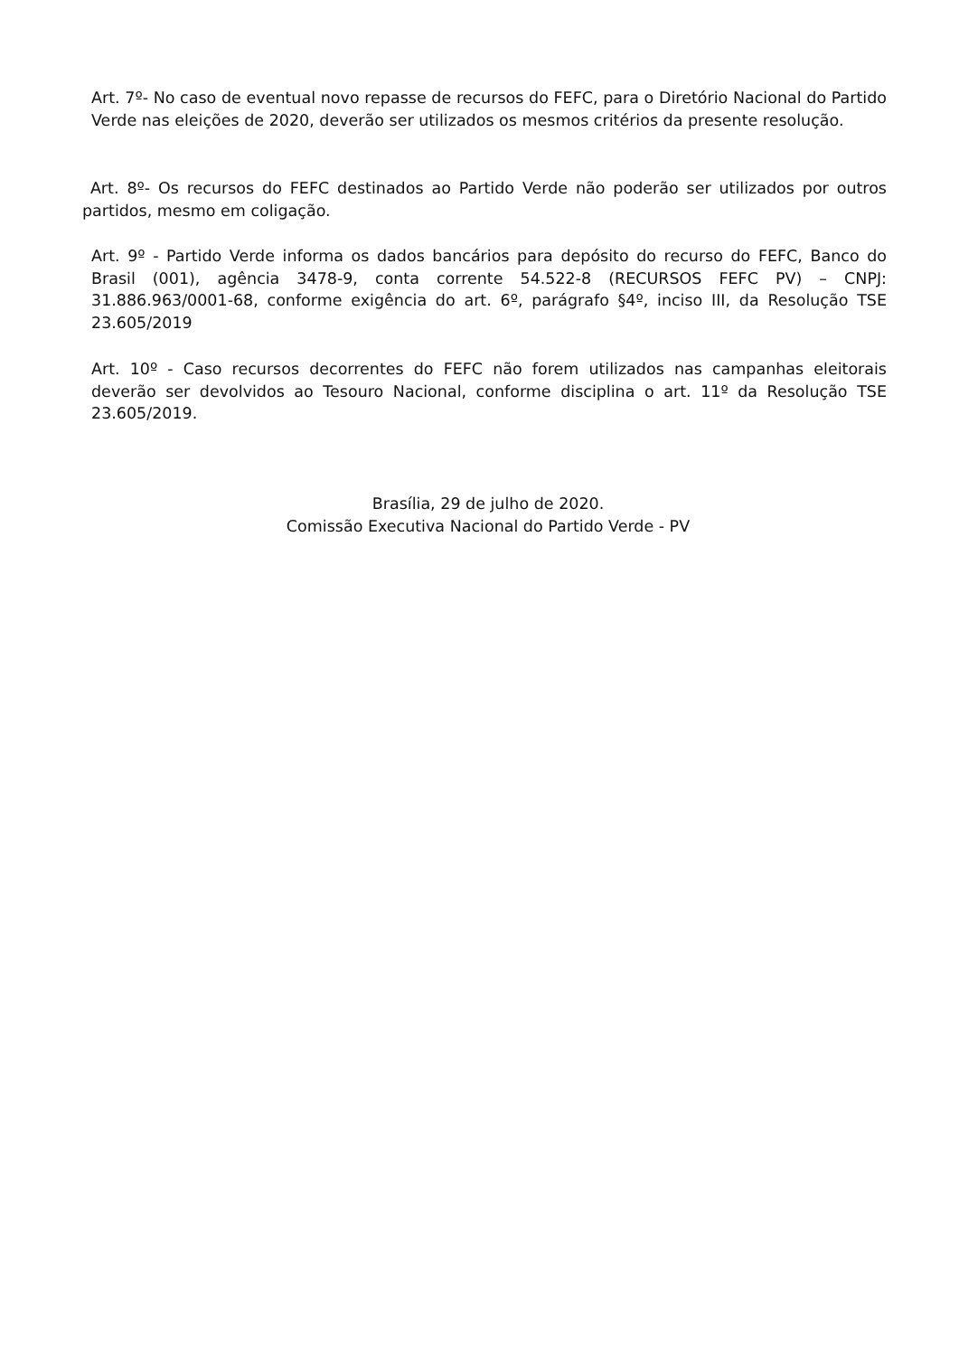Art. 7º- No caso de eventual novo repasse de recursos do FEFC, para o Diretório Nacional do Partido Verde nas eleições de 2020, deverão ser utilizados os mesmos critérios da presente resolução.
Art. 8º- Os recursos do FEFC destinados ao Partido Verde não poderão ser utilizados por outros partidos, mesmo em coligação.
Art. 9º - Partido Verde informa os dados bancários para depósito do recurso do FEFC, Banco do Brasil (001), agência 3478-9, conta corrente 54.522-8 (RECURSOS FEFC PV) – CNPJ: 31.886.963/0001-68, conforme exigência do art. 6º, parágrafo §4º, inciso III, da Resolução TSE 23.605/2019
Art. 10º - Caso recursos decorrentes do FEFC não forem utilizados nas campanhas eleitorais deverão ser devolvidos ao Tesouro Nacional, conforme disciplina o art. 11º da Resolução TSE 23.605/2019.
Brasília, 29 de julho de 2020.
Comissão Executiva Nacional do Partido Verde - PV